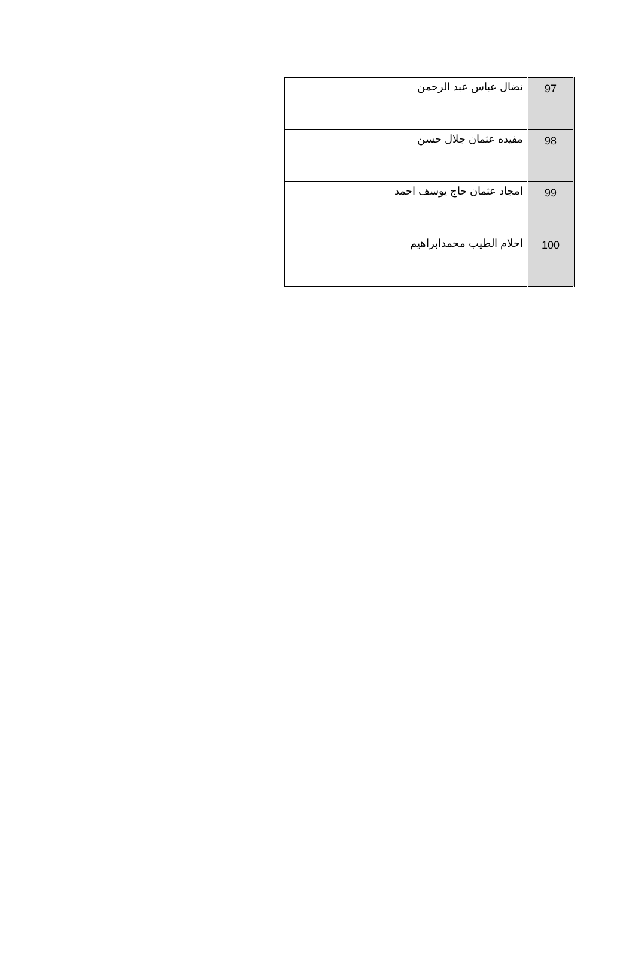| 97 | نضال عباس عبد الرحمن |
| 98 | مفيده عثمان جلال حسن |
| 99 | امجاد عثمان حاج يوسف احمد |
| 100 | احلام الطيب محمدابراهيم |